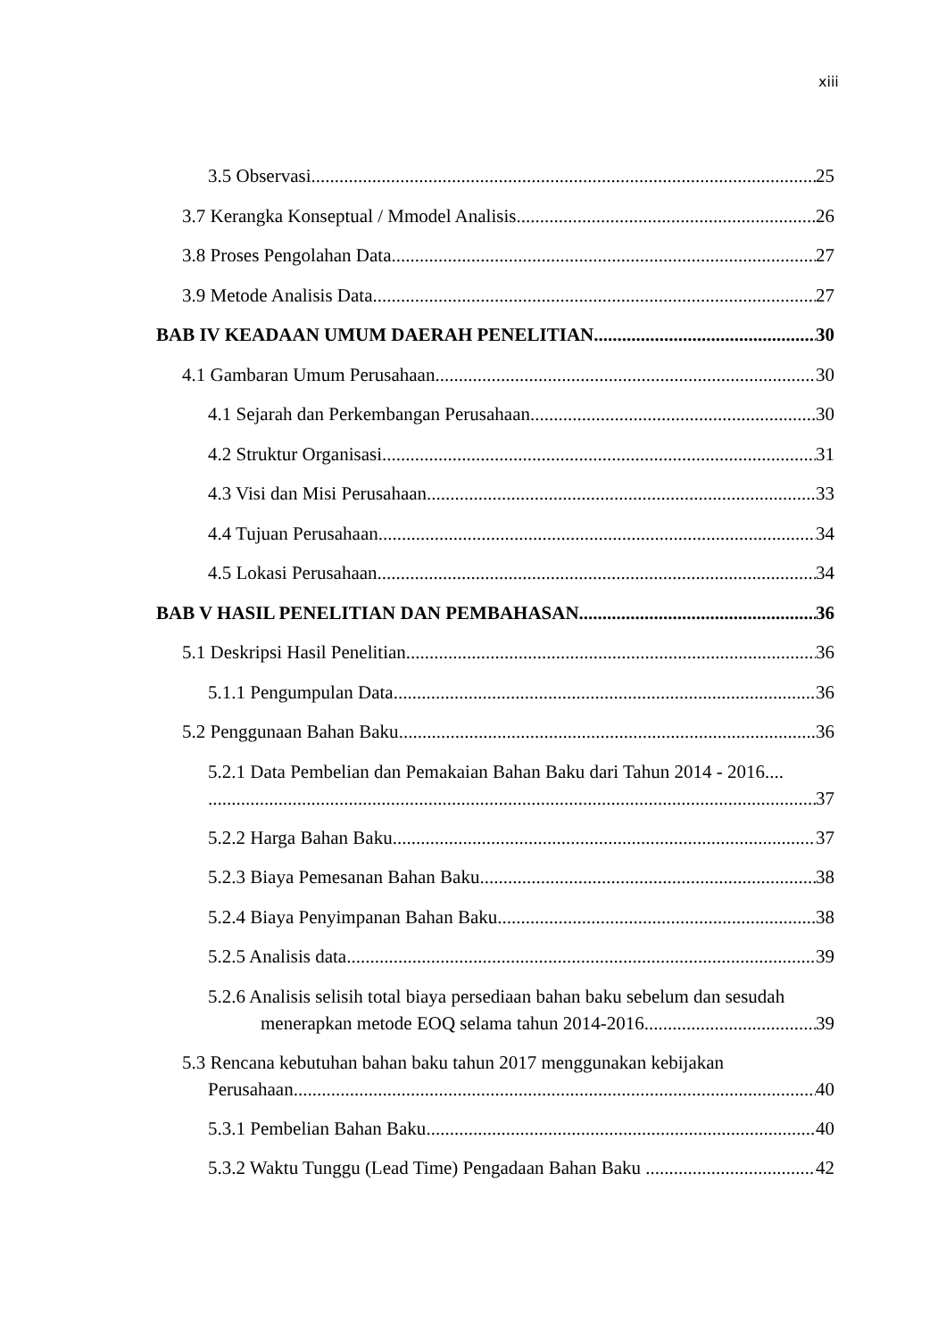xiii
3.5 Observasi 25
3.7 Kerangka Konseptual / Mmodel Analisis 26
3.8 Proses Pengolahan Data 27
3.9 Metode Analisis Data 27
BAB IV KEADAAN UMUM DAERAH PENELITIAN 30
4.1 Gambaran Umum Perusahaan 30
4.1 Sejarah dan Perkembangan Perusahaan 30
4.2 Struktur Organisasi 31
4.3 Visi dan Misi Perusahaan 33
4.4 Tujuan Perusahaan 34
4.5 Lokasi Perusahaan 34
BAB V HASIL PENELITIAN DAN PEMBAHASAN 36
5.1 Deskripsi Hasil Penelitian 36
5.1.1 Pengumpulan Data 36
5.2 Penggunaan Bahan Baku 36
5.2.1 Data Pembelian dan Pemakaian Bahan Baku dari Tahun 2014 - 2016....
37
5.2.2 Harga Bahan Baku 37
5.2.3 Biaya Pemesanan Bahan Baku 38
5.2.4 Biaya Penyimpanan Bahan Baku 38
5.2.5 Analisis data 39
5.2.6 Analisis selisih total biaya persediaan bahan baku sebelum dan sesudah
menerapkan metode EOQ selama tahun 2014-2016 39
5.3 Rencana kebutuhan bahan baku tahun 2017 menggunakan kebijakan
Perusahaan 40
5.3.1 Pembelian Bahan Baku 40
5.3.2 Waktu Tunggu (Lead Time) Pengadaan Bahan Baku 42